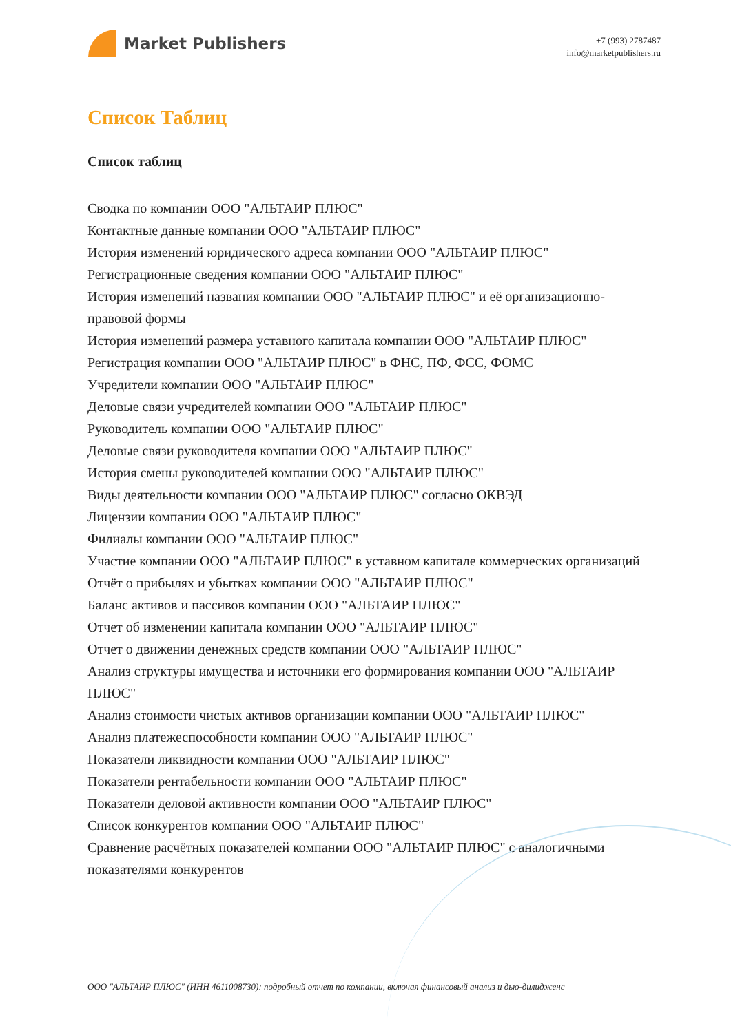Market Publishers
+7 (993) 2787487
info@marketpublishers.ru
Список Таблиц
Список таблиц
Сводка по компании ООО "АЛЬТАИР ПЛЮС"
Контактные данные компании ООО "АЛЬТАИР ПЛЮС"
История изменений юридического адреса компании ООО "АЛЬТАИР ПЛЮС"
Регистрационные сведения компании ООО "АЛЬТАИР ПЛЮС"
История изменений названия компании ООО "АЛЬТАИР ПЛЮС" и её организационно-правовой формы
История изменений размера уставного капитала компании ООО "АЛЬТАИР ПЛЮС"
Регистрация компании ООО "АЛЬТАИР ПЛЮС" в ФНС, ПФ, ФСС, ФОМС
Учредители компании ООО "АЛЬТАИР ПЛЮС"
Деловые связи учредителей компании ООО "АЛЬТАИР ПЛЮС"
Руководитель компании ООО "АЛЬТАИР ПЛЮС"
Деловые связи руководителя компании ООО "АЛЬТАИР ПЛЮС"
История смены руководителей компании ООО "АЛЬТАИР ПЛЮС"
Виды деятельности компании ООО "АЛЬТАИР ПЛЮС" согласно ОКВЭД
Лицензии компании ООО "АЛЬТАИР ПЛЮС"
Филиалы компании ООО "АЛЬТАИР ПЛЮС"
Участие компании ООО "АЛЬТАИР ПЛЮС" в уставном капитале коммерческих организаций
Отчёт о прибылях и убытках компании ООО "АЛЬТАИР ПЛЮС"
Баланс активов и пассивов компании ООО "АЛЬТАИР ПЛЮС"
Отчет об изменении капитала компании ООО "АЛЬТАИР ПЛЮС"
Отчет о движении денежных средств компании ООО "АЛЬТАИР ПЛЮС"
Анализ структуры имущества и источники его формирования компании ООО "АЛЬТАИР ПЛЮС"
Анализ стоимости чистых активов организации компании ООО "АЛЬТАИР ПЛЮС"
Анализ платежеспособности компании ООО "АЛЬТАИР ПЛЮС"
Показатели ликвидности компании ООО "АЛЬТАИР ПЛЮС"
Показатели рентабельности компании ООО "АЛЬТАИР ПЛЮС"
Показатели деловой активности компании ООО "АЛЬТАИР ПЛЮС"
Список конкурентов компании ООО "АЛЬТАИР ПЛЮС"
Сравнение расчётных показателей компании ООО "АЛЬТАИР ПЛЮС" с аналогичными показателями конкурентов
ООО "АЛЬТАИР ПЛЮС" (ИНН 4611008730): подробный отчет по компании, включая финансовый анализ и дью-дилидженс